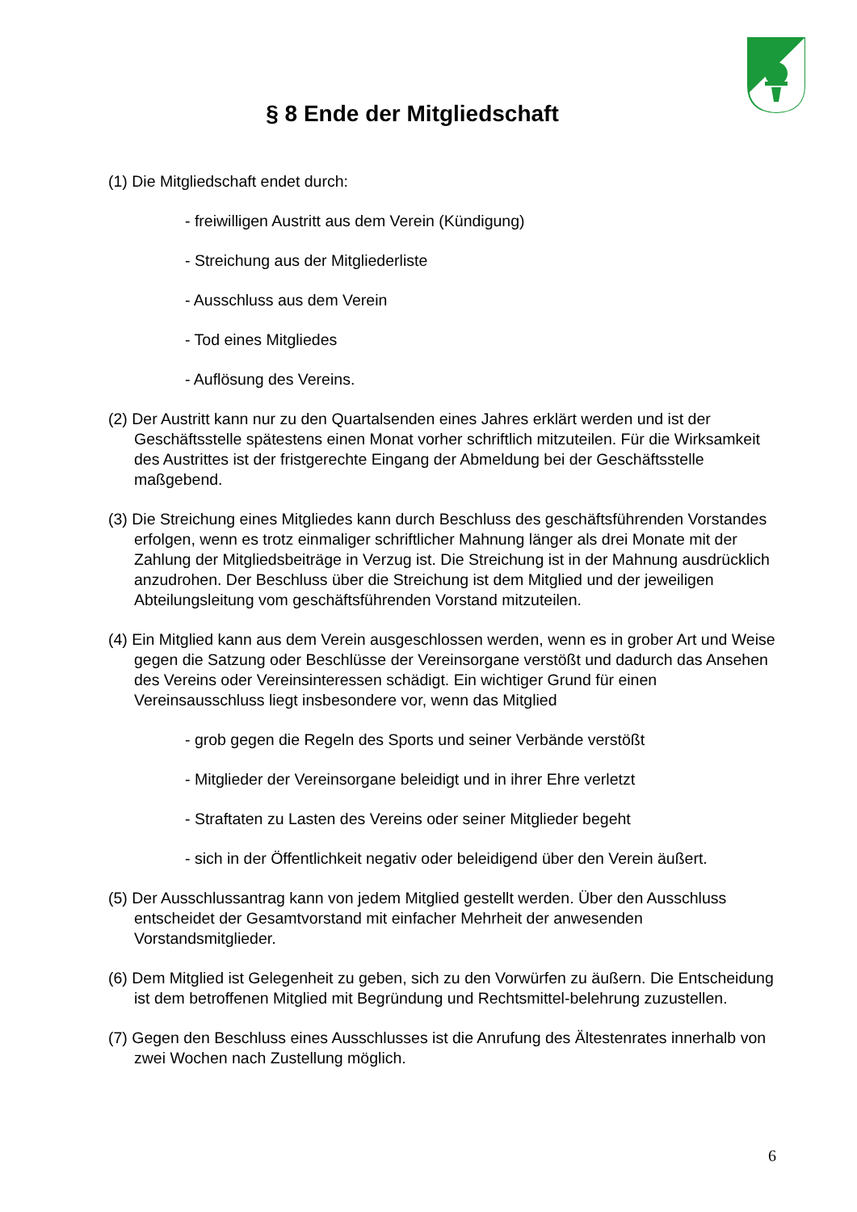§ 8 Ende der Mitgliedschaft
(1) Die Mitgliedschaft endet durch:
- freiwilligen Austritt aus dem Verein (Kündigung)
- Streichung aus der Mitgliederliste
- Ausschluss aus dem Verein
- Tod eines Mitgliedes
- Auflösung des Vereins.
(2) Der Austritt kann nur zu den Quartalsenden eines Jahres erklärt werden und ist der Geschäftsstelle spätestens einen Monat vorher schriftlich mitzuteilen. Für die Wirksamkeit des Austrittes ist der fristgerechte Eingang der Abmeldung bei der Geschäftsstelle maßgebend.
(3) Die Streichung eines Mitgliedes kann durch Beschluss des geschäftsführenden Vorstandes erfolgen, wenn es trotz einmaliger schriftlicher Mahnung länger als drei Monate mit der Zahlung der Mitgliedsbeiträge in Verzug ist. Die Streichung ist in der Mahnung ausdrücklich anzudrohen. Der Beschluss über die Streichung ist dem Mitglied und der jeweiligen Abteilungsleitung vom geschäftsführenden Vorstand mitzuteilen.
(4) Ein Mitglied kann aus dem Verein ausgeschlossen werden, wenn es in grober Art und Weise gegen die Satzung oder Beschlüsse der Vereinsorgane verstößt und dadurch das Ansehen des Vereins oder Vereinsinteressen schädigt. Ein wichtiger Grund für einen Vereinsausschluss liegt insbesondere vor, wenn das Mitglied
- grob gegen die Regeln des Sports und seiner Verbände verstößt
- Mitglieder der Vereinsorgane beleidigt und in ihrer Ehre verletzt
- Straftaten zu Lasten des Vereins oder seiner Mitglieder begeht
- sich in der Öffentlichkeit negativ oder beleidigend über den Verein äußert.
(5) Der Ausschlussantrag kann von jedem Mitglied gestellt werden. Über den Ausschluss entscheidet der Gesamtvorstand mit einfacher Mehrheit der anwesenden Vorstandsmitglieder.
(6) Dem Mitglied ist Gelegenheit zu geben, sich zu den Vorwürfen zu äußern. Die Entscheidung ist dem betroffenen Mitglied mit Begründung und Rechtsmittel-belehrung zuzustellen.
(7) Gegen den Beschluss eines Ausschlusses ist die Anrufung des Ältestenrates innerhalb von zwei Wochen nach Zustellung möglich.
6